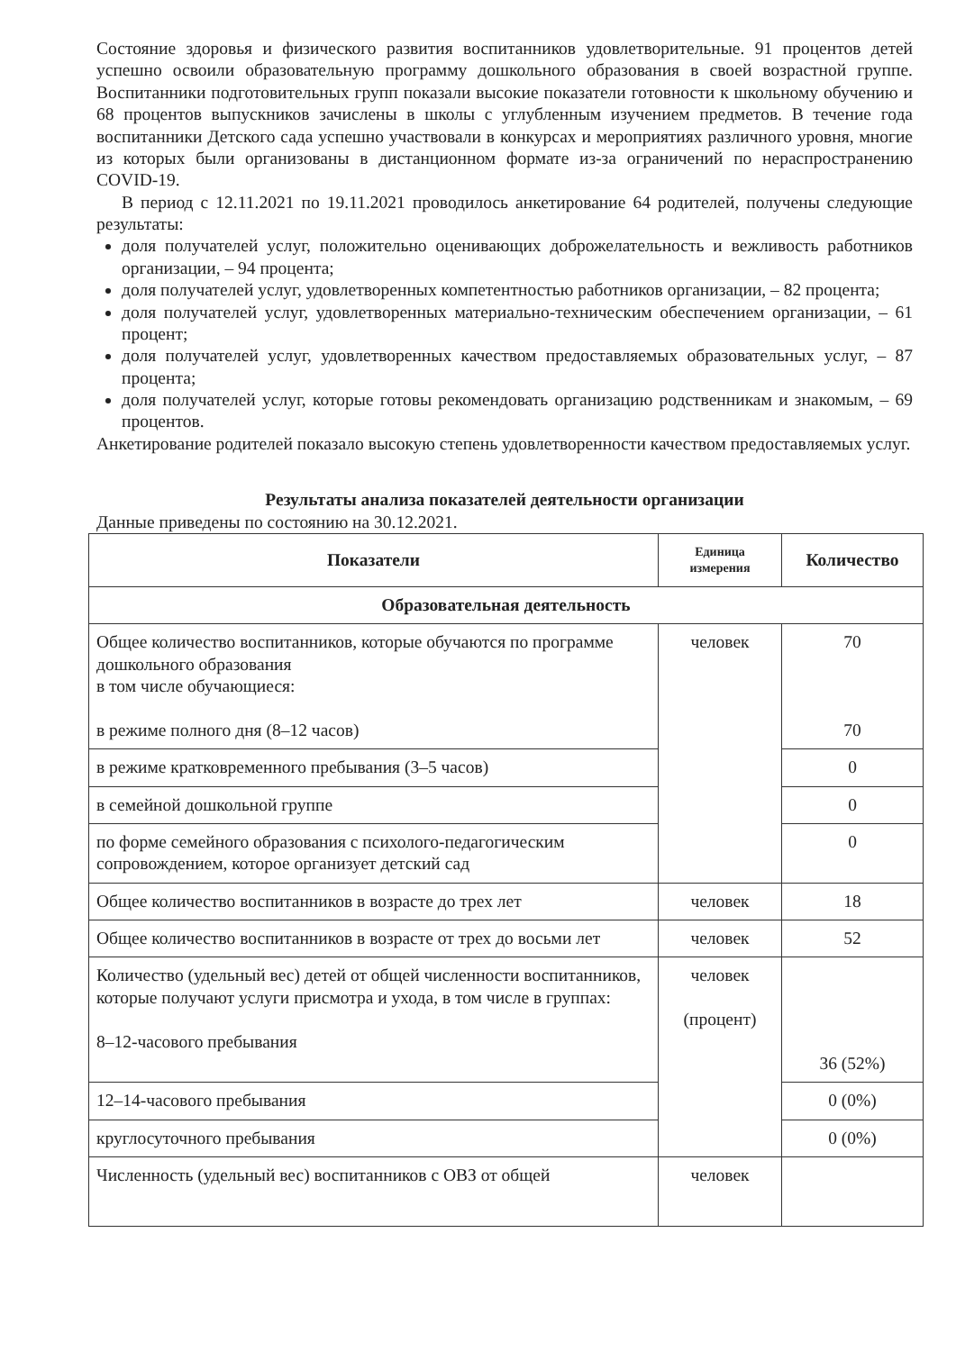Состояние здоровья и физического развития воспитанников удовлетворительные. 91 процентов детей успешно освоили образовательную программу дошкольного образования в своей возрастной группе. Воспитанники подготовительных групп показали высокие показатели готовности к школьному обучению и 68 процентов выпускников зачислены в школы с углубленным изучением предметов. В течение года воспитанники Детского сада успешно участвовали в конкурсах и мероприятиях различного уровня, многие из которых были организованы в дистанционном формате из-за ограничений по нераспространению COVID-19.
В период с 12.11.2021 по 19.11.2021 проводилось анкетирование 64 родителей, получены следующие результаты:
доля получателей услуг, положительно оценивающих доброжелательность и вежливость работников организации, – 94 процента;
доля получателей услуг, удовлетворенных компетентностью работников организации, – 82 процента;
доля получателей услуг, удовлетворенных материально-техническим обеспечением организации, – 61 процент;
доля получателей услуг, удовлетворенных качеством предоставляемых образовательных услуг, – 87 процента;
доля получателей услуг, которые готовы рекомендовать организацию родственникам и знакомым, – 69 процентов.
Анкетирование родителей показало высокую степень удовлетворенности качеством предоставляемых услуг.
Результаты анализа показателей деятельности организации
Данные приведены по состоянию на 30.12.2021.
| Показатели | Единица измерения | Количество |
| --- | --- | --- |
| Образовательная деятельность | | |
| Общее количество воспитанников, которые обучаются по программе дошкольного образования в том числе обучающиеся: в режиме полного дня (8–12 часов) | человек | 70 70 |
| в режиме кратковременного пребывания (3–5 часов) | | 0 |
| в семейной дошкольной группе | | 0 |
| по форме семейного образования с психолого-педагогическим сопровождением, которое организует детский сад | | 0 |
| Общее количество воспитанников в возрасте до трех лет | человек | 18 |
| Общее количество воспитанников в возрасте от трех до восьми лет | человек | 52 |
| Количество (удельный вес) детей от общей численности воспитанников, которые получают услуги присмотра и ухода, в том числе в группах: 8–12-часового пребывания | человек (процент) | 36 (52%) |
| 12–14-часового пребывания | | 0 (0%) |
| круглосуточного пребывания | | 0 (0%) |
| Численность (удельный вес) воспитанников с ОВЗ от общей | человек | |